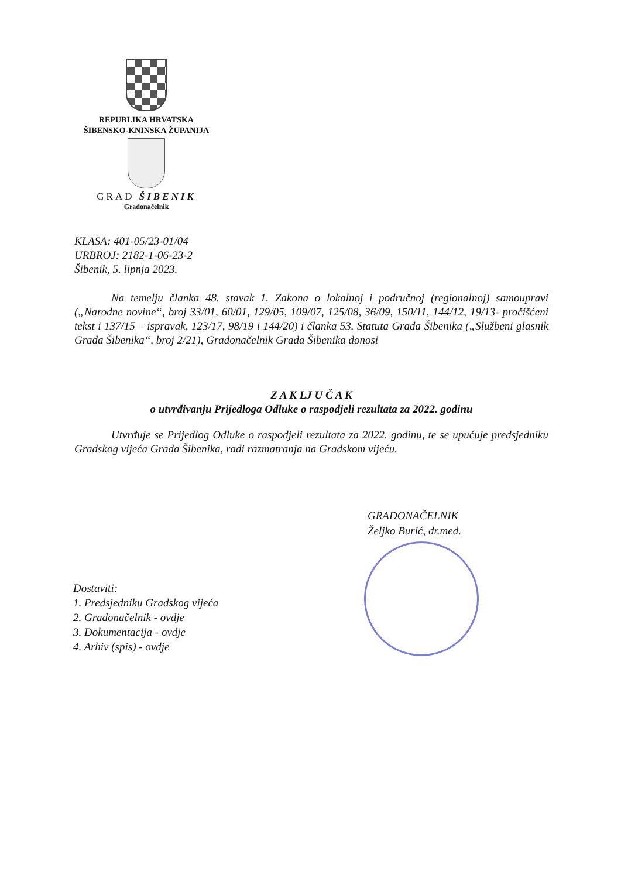REPUBLIKA HRVATSKA
ŠIBENSKO-KNINSKA ŽUPANIJA
GRAD ŠIBENIK
Gradonačelnik
KLASA: 401-05/23-01/04
URBROJ: 2182-1-06-23-2
Šibenik, 5. lipnja 2023.
Na temelju članka 48. stavak 1. Zakona o lokalnoj i područnoj (regionalnoj) samoupravi („Narodne novine“, broj 33/01, 60/01, 129/05, 109/07, 125/08, 36/09, 150/11, 144/12, 19/13- pročišćeni tekst i 137/15 – ispravak, 123/17, 98/19 i 144/20) i članka 53. Statuta Grada Šibenika („Službeni glasnik Grada Šibenika“, broj 2/21), Gradonačelnik Grada Šibenika donosi
Z A K LJ U Č A K
o utvrđivanju Prijedloga Odluke o raspodjeli rezultata za 2022. godinu
Utvrđuje se Prijedlog Odluke o raspodjeli rezultata za 2022. godinu, te se upućuje predsjedniku Gradskog vijeća Grada Šibenika, radi razmatranja na Gradskom vijeću.
GRADONAČELNIK
Željko Burić, dr.med.
Dostaviti:
1. Predsjedniku Gradskog vijeća
2. Gradonačelnik - ovdje
3. Dokumentacija - ovdje
4. Arhiv (spis) - ovdje